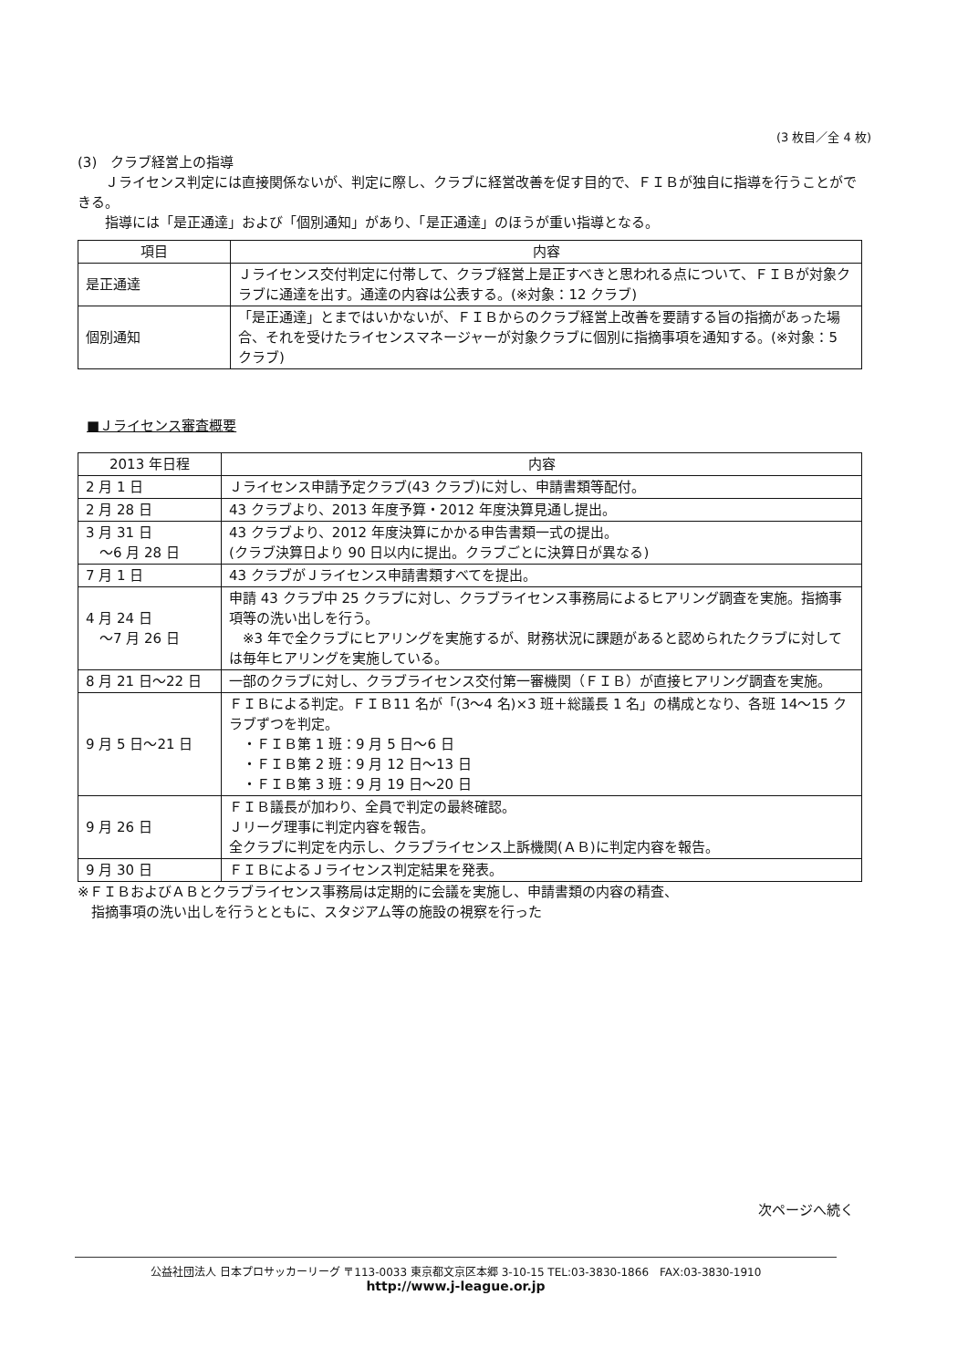(3 枚目／全 4 枚)
(3)　クラブ経営上の指導
　　Ｊライセンス判定には直接関係ないが、判定に際し、クラブに経営改善を促す目的で、ＦＩＢが独自に指導を行うことができる。
　　指導には「是正通達」および「個別通知」があり、「是正通達」のほうが重い指導となる。
| 項目 | 内容 |
| --- | --- |
| 是正通達 | Ｊライセンス交付判定に付帯して、クラブ経営上是正すべきと思われる点について、ＦＩＢが対象クラブに通達を出す。通達の内容は公表する。(※対象：12 クラブ) |
| 個別通知 | 「是正通達」とまではいかないが、ＦＩＢからのクラブ経営上改善を要請する旨の指摘があった場合、それを受けたライセンスマネージャーが対象クラブに個別に指摘事項を通知する。(※対象：5 クラブ) |
■Ｊライセンス審査概要
| 2013 年日程 | 内容 |
| --- | --- |
| 2 月 1 日 | Ｊライセンス申請予定クラブ(43 クラブ)に対し、申請書類等配付。 |
| 2 月 28 日 | 43 クラブより、2013 年度予算・2012 年度決算見通し提出。 |
| 3 月 31 日 ～6 月 28 日 | 43 クラブより、2012 年度決算にかかる申告書類一式の提出。 (クラブ決算日より 90 日以内に提出。クラブごとに決算日が異なる) |
| 7 月 1 日 | 43 クラブがＪライセンス申請書類すべてを提出。 |
| 4 月 24 日 ～7 月 26 日 | 申請 43 クラブ中 25 クラブに対し、クラブライセンス事務局によるヒアリング調査を実施。指摘事項等の洗い出しを行う。 ※3 年で全クラブにヒアリングを実施するが、財務状況に課題があると認められたクラブに対しては毎年ヒアリングを実施している。 |
| 8 月 21 日～22 日 | 一部のクラブに対し、クラブライセンス交付第一審機関（ＦＩＢ）が直接ヒアリング調査を実施。 |
| 9 月 5 日～21 日 | ＦＩＢによる判定。ＦＩＢ11 名が「(3～4 名)×3 班＋総議長 1 名」の構成となり、各班 14～15 クラブずつを判定。 ・ＦＩＢ第 1 班：9 月 5 日～6 日 ・ＦＩＢ第 2 班：9 月 12 日～13 日 ・ＦＩＢ第 3 班：9 月 19 日～20 日 |
| 9 月 26 日 | ＦＩＢ議長が加わり、全員で判定の最終確認。 Ｊリーグ理事に判定内容を報告。 全クラブに判定を内示し、クラブライセンス上訴機関(ＡＢ)に判定内容を報告。 |
| 9 月 30 日 | ＦＩＢによるＪライセンス判定結果を発表。 |
※ＦＩＢおよびＡＢとクラブライセンス事務局は定期的に会議を実施し、申請書類の内容の精査、
　指摘事項の洗い出しを行うとともに、スタジアム等の施設の視察を行った
次ページへ続く
公益社団法人 日本プロサッカーリーグ 〒113-0033 東京都文京区本郷 3-10-15 TEL:03-3830-1866　FAX:03-3830-1910
http://www.j-league.or.jp